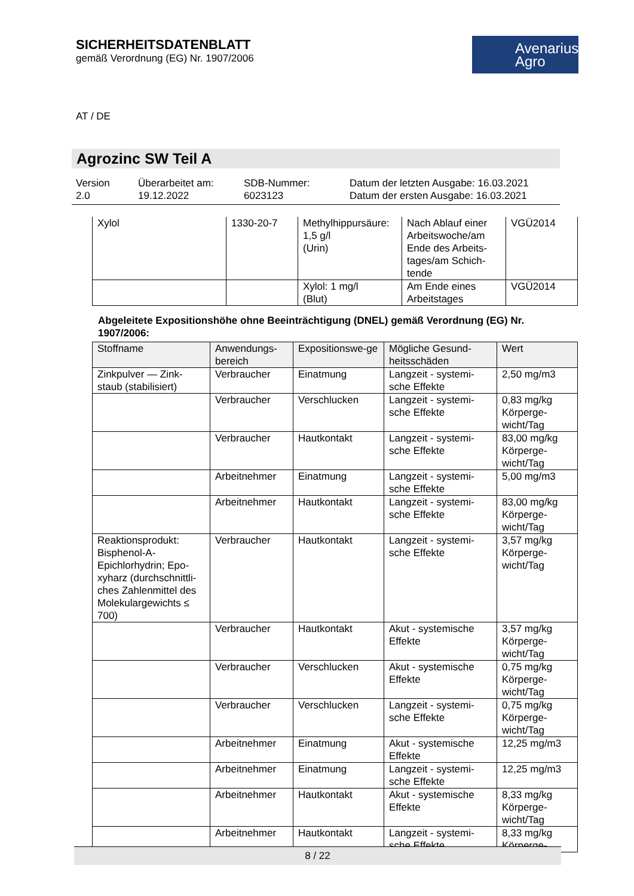SICHERHEITSDATENBLATT
gemäß Verordnung (EG) Nr. 1907/2006
Avenarius Agro
AT / DE
Agrozinc SW Teil A
Version
2.0
Überarbeitet am:
19.12.2022
SDB-Nummer:
6023123
Datum der letzten Ausgabe: 16.03.2021
Datum der ersten Ausgabe: 16.03.2021
| Xylol | 1330-20-7 | Methylhippursäure: 1,5 g/l (Urin) | Nach Ablauf einer Arbeitswoche/am Ende des Arbeits-tages/am Schich-tende | VGÜ2014 |
| | | Xylol: 1 mg/l (Blut) | Am Ende eines Arbeitstages | VGÜ2014 |
Abgeleitete Expositionshöhe ohne Beeinträchtigung (DNEL) gemäß Verordnung (EG) Nr. 1907/2006:
| Stoffname | Anwendungs-bereich | Expositionswe-ge | Mögliche Gesund-heitsschäden | Wert |
| --- | --- | --- | --- | --- |
| Zinkpulver — Zink-staub (stabilisiert) | Verbraucher | Einatmung | Langzeit - systemi-sche Effekte | 2,50 mg/m3 |
| | Verbraucher | Verschlucken | Langzeit - systemi-sche Effekte | 0,83 mg/kg Körperge-wicht/Tag |
| | Verbraucher | Hautkontakt | Langzeit - systemi-sche Effekte | 83,00 mg/kg Körperge-wicht/Tag |
| | Arbeitnehmer | Einatmung | Langzeit - systemi-sche Effekte | 5,00 mg/m3 |
| | Arbeitnehmer | Hautkontakt | Langzeit - systemi-sche Effekte | 83,00 mg/kg Körperge-wicht/Tag |
| Reaktionsprodukt: Bisphenol-A-Epichlorhydrin; Epo-xyharz (durchschnittli-ches Zahlenmittel des Molekulargewichts ≤ 700) | Verbraucher | Hautkontakt | Langzeit - systemi-sche Effekte | 3,57 mg/kg Körperge-wicht/Tag |
| | Verbraucher | Hautkontakt | Akut - systemische Effekte | 3,57 mg/kg Körperge-wicht/Tag |
| | Verbraucher | Verschlucken | Akut - systemische Effekte | 0,75 mg/kg Körperge-wicht/Tag |
| | Verbraucher | Verschlucken | Langzeit - systemi-sche Effekte | 0,75 mg/kg Körperge-wicht/Tag |
| | Arbeitnehmer | Einatmung | Akut - systemische Effekte | 12,25 mg/m3 |
| | Arbeitnehmer | Einatmung | Langzeit - systemi-sche Effekte | 12,25 mg/m3 |
| | Arbeitnehmer | Hautkontakt | Akut - systemische Effekte | 8,33 mg/kg Körperge-wicht/Tag |
| | Arbeitnehmer | Hautkontakt | Langzeit - systemi-sche Effekte | 8,33 mg/kg Körperge- |
8 / 22